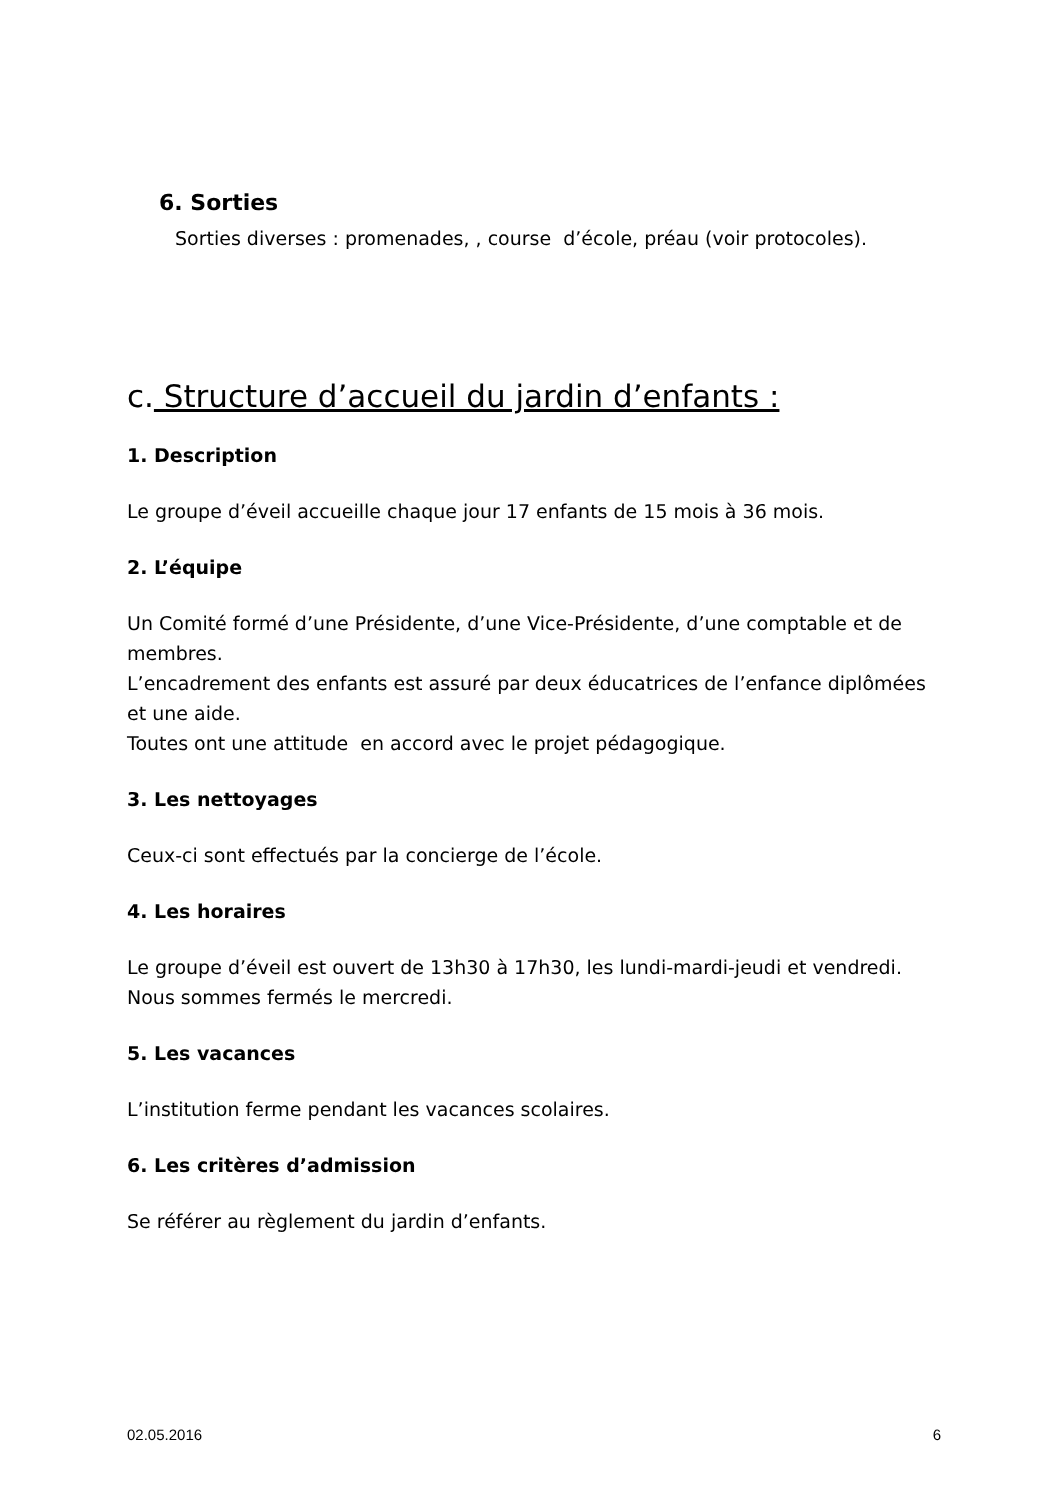6. Sorties
Sorties diverses : promenades, , course d’école, préau (voir protocoles).
c. Structure d’accueil du jardin d’enfants :
1. Description
Le groupe d’éveil accueille chaque jour 17 enfants de 15 mois à 36 mois.
2. L’équipe
Un Comité formé d’une Présidente, d’une Vice-Présidente, d’une comptable et de membres.
L’encadrement des enfants est assuré par deux éducatrices de l’enfance diplômées et une aide.
Toutes ont une attitude en accord avec le projet pédagogique.
3. Les nettoyages
Ceux-ci sont effectués par la concierge de l’école.
4. Les horaires
Le groupe d’éveil est ouvert de 13h30 à 17h30, les lundi-mardi-jeudi et vendredi.
Nous sommes fermés le mercredi.
5. Les vacances
L’institution ferme pendant les vacances scolaires.
6. Les critères d’admission
Se référer au règlement du jardin d’enfants.
02.05.2016 6